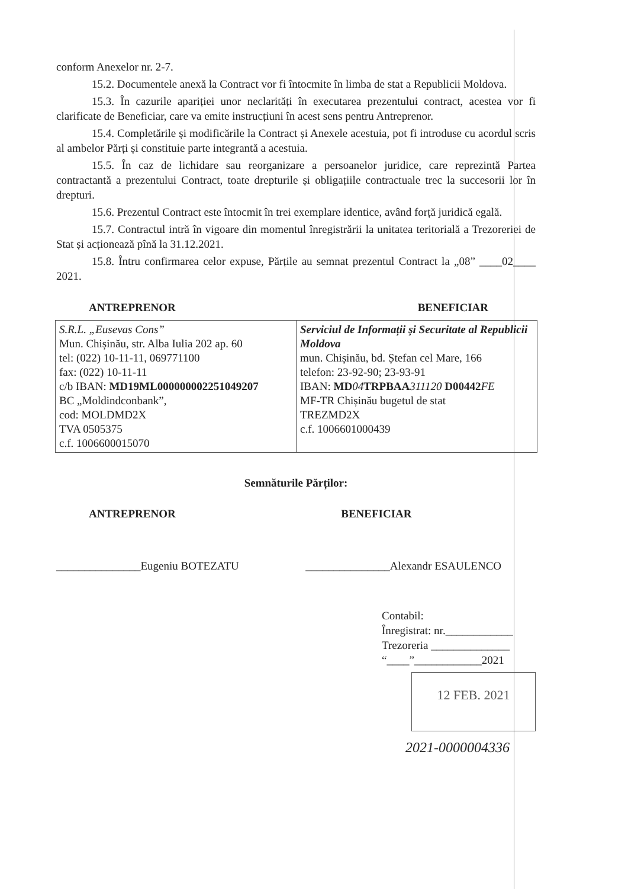conform Anexelor nr. 2-7.
15.2. Documentele anexă la Contract vor fi întocmite în limba de stat a Republicii Moldova.
15.3. În cazurile apariției unor neclarități în executarea prezentului contract, acestea vor fi clarificate de Beneficiar, care va emite instrucțiuni în acest sens pentru Antreprenor.
15.4. Completările și modificările la Contract și Anexele acestuia, pot fi introduse cu acordul scris al ambelor Părți și constituie parte integrantă a acestuia.
15.5. În caz de lichidare sau reorganizare a persoanelor juridice, care reprezintă Partea contractantă a prezentului Contract, toate drepturile și obligațiile contractuale trec la succesorii lor în drepturi.
15.6. Prezentul Contract este întocmit în trei exemplare identice, având forță juridică egală.
15.7. Contractul intră în vigoare din momentul înregistrării la unitatea teritorială a Trezoreriei de Stat și acționează pînă la 31.12.2021.
15.8. Întru confirmarea celor expuse, Părțile au semnat prezentul Contract la „08” ____02____ 2021.
ANTREPRENOR BENEFICIAR
| S.R.L. „Eusevas Cons” Mun. Chișinău, str. Alba Iulia 202 ap. 60 tel: (022) 10-11-11, 069771100 fax: (022) 10-11-11 c/b IBAN: MD19ML000000002251049207 BC „Moldindconbank”, cod: MOLDMD2X TVA 0505375 c.f. 1006600015070 | Serviciul de Informații și Securitate al Republicii Moldova mun. Chișinău, bd. Ștefan cel Mare, 166 telefon: 23-92-90; 23-93-91 IBAN: MD 04 TRPBAA 311120 D00442 FE MF-TR Chișinău bugetul de stat TREZMD2X c.f. 1006601000439 |
Semnăturile Părților:
ANTREPRENOR
_______________Eugeniu BOTEZATU
BENEFICIAR
_______________Alexandr ESAULENCO
Contabil:
Înregistrat: nr.____________
Trezoreria ______________
“____”____________2021
12 FEB. 2021
2021-0000004336